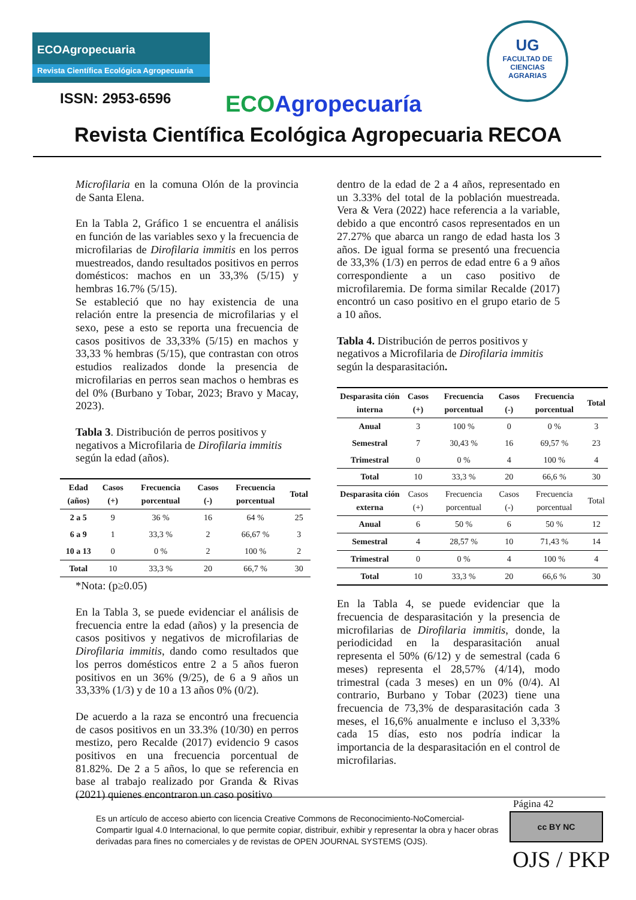ECOAgropecuaria
Revista Científica Ecológica Agropecuaria
ISSN: 2953-6596 ECO Agropecuaría
UG
FACULTAD DE
CIENCIAS
AGRARIAS
Revista Científica Ecológica Agropecuaria RECOA
Microfilaria en la comuna Olón de la provincia de Santa Elena.
En la Tabla 2, Gráfico 1 se encuentra el análisis en función de las variables sexo y la frecuencia de microfilarias de Dirofilaria immitis en los perros muestreados, dando resultados positivos en perros domésticos: machos en un 33,3% (5/15) y hembras 16.7% (5/15).
Se estableció que no hay existencia de una relación entre la presencia de microfilarias y el sexo, pese a esto se reporta una frecuencia de casos positivos de 33,33% (5/15) en machos y 33,33 % hembras (5/15), que contrastan con otros estudios realizados donde la presencia de microfilarias en perros sean machos o hembras es del 0% (Burbano y Tobar, 2023; Bravo y Macay, 2023).
Tabla 3. Distribución de perros positivos y negativos a Microfilaria de Dirofilaria immitis según la edad (años).
| Edad (años) | Casos (+) | Frecuencia porcentual | Casos (-) | Frecuencia porcentual | Total |
| --- | --- | --- | --- | --- | --- |
| 2 a 5 | 9 | 36 % | 16 | 64 % | 25 |
| 6 a 9 | 1 | 33,3 % | 2 | 66,67 % | 3 |
| 10 a 13 | 0 | 0 % | 2 | 100 % | 2 |
| Total | 10 | 33,3 % | 20 | 66,7 % | 30 |
*Nota: (p≥0.05)
En la Tabla 3, se puede evidenciar el análisis de frecuencia entre la edad (años) y la presencia de casos positivos y negativos de microfilarias de Dirofilaria immitis, dando como resultados que los perros domésticos entre 2 a 5 años fueron positivos en un 36% (9/25), de 6 a 9 años un 33,33% (1/3) y de 10 a 13 años 0% (0/2).
De acuerdo a la raza se encontró una frecuencia de casos positivos en un 33.3% (10/30) en perros mestizo, pero Recalde (2017) evidencio 9 casos positivos en una frecuencia porcentual de 81.82%. De 2 a 5 años, lo que se referencia en base al trabajo realizado por Granda & Rivas (2021) quienes encontraron un caso positivo
dentro de la edad de 2 a 4 años, representado en un 3.33% del total de la población muestreada. Vera & Vera (2022) hace referencia a la variable, debido a que encontró casos representados en un 27.27% que abarca un rango de edad hasta los 3 años. De igual forma se presentó una frecuencia de 33,3% (1/3) en perros de edad entre 6 a 9 años correspondiente a un caso positivo de microfilaremia. De forma similar Recalde (2017) encontró un caso positivo en el grupo etario de 5 a 10 años.
Tabla 4. Distribución de perros positivos y negativos a Microfilaria de Dirofilaria immitis según la desparasitación.
| Desparasita ción interna | Casos (+) | Frecuencia porcentual | Casos (-) | Frecuencia porcentual | Total |
| --- | --- | --- | --- | --- | --- |
| Anual | 3 | 100 % | 0 | 0 % | 3 |
| Semestral | 7 | 30,43 % | 16 | 69,57 % | 23 |
| Trimestral | 0 | 0 % | 4 | 100 % | 4 |
| Total | 10 | 33,3 % | 20 | 66,6 % | 30 |
| Desparasita ción externa | Casos (+) | Frecuencia porcentual | Casos (-) | Frecuencia porcentual | Total |
| Anual | 6 | 50 % | 6 | 50 % | 12 |
| Semestral | 4 | 28,57 % | 10 | 71,43 % | 14 |
| Trimestral | 0 | 0 % | 4 | 100 % | 4 |
| Total | 10 | 33,3 % | 20 | 66,6 % | 30 |
En la Tabla 4, se puede evidenciar que la frecuencia de desparasitación y la presencia de microfilarias de Dirofilaria immitis, donde, la periodicidad en la desparasitación anual representa el 50% (6/12) y de semestral (cada 6 meses) representa el 28,57% (4/14), modo trimestral (cada 3 meses) en un 0% (0/4). Al contrario, Burbano y Tobar (2023) tiene una frecuencia de 73,3% de desparasitación cada 3 meses, el 16,6% anualmente e incluso el 3,33% cada 15 días, esto nos podría indicar la importancia de la desparasitación en el control de microfilarias.
Página 42
Es un artículo de acceso abierto con licencia Creative Commons de Reconocimiento-NoComercial-Compartir Igual 4.0 Internacional, lo que permite copiar, distribuir, exhibir y representar la obra y hacer obras derivadas para fines no comerciales y de revistas de OPEN JOURNAL SYSTEMS (OJS).
cc BY NC
OJS / PKP